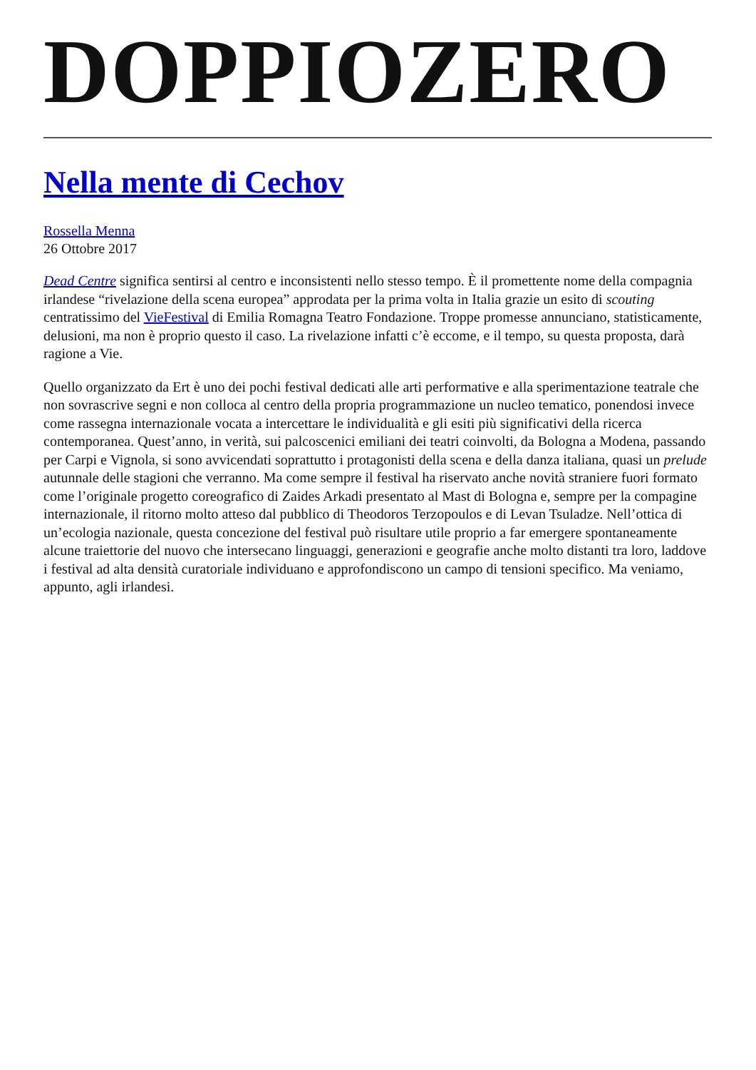DOPPIOZERO
Nella mente di Cechov
Rossella Menna
26 Ottobre 2017
Dead Centre significa sentirsi al centro e inconsistenti nello stesso tempo. È il promettente nome della compagnia irlandese “rivelazione della scena europea” approdata per la prima volta in Italia grazie un esito di scouting centratissimo del VieFestival di Emilia Romagna Teatro Fondazione. Troppe promesse annunciano, statisticamente, delusioni, ma non è proprio questo il caso. La rivelazione infatti c’è eccome, e il tempo, su questa proposta, darà ragione a Vie.
Quello organizzato da Ert è uno dei pochi festival dedicati alle arti performative e alla sperimentazione teatrale che non sovrascrive segni e non colloca al centro della propria programmazione un nucleo tematico, ponendosi invece come rassegna internazionale vocata a intercettare le individualità e gli esiti più significativi della ricerca contemporanea. Quest’anno, in verità, sui palcoscenici emiliani dei teatri coinvolti, da Bologna a Modena, passando per Carpi e Vignola, si sono avvicendati soprattutto i protagonisti della scena e della danza italiana, quasi un prelude autunnale delle stagioni che verranno. Ma come sempre il festival ha riservato anche novità straniere fuori formato come l’originale progetto coreografico di Zaides Arkadi presentato al Mast di Bologna e, sempre per la compagine internazionale, il ritorno molto atteso dal pubblico di Theodoros Terzopoulos e di Levan Tsuladze. Nell’ottica di un’ecologia nazionale, questa concezione del festival può risultare utile proprio a far emergere spontaneamente alcune traiettorie del nuovo che intersecano linguaggi, generazioni e geografie anche molto distanti tra loro, laddove i festival ad alta densità curatoriale individuano e approfondiscono un campo di tensioni specifico. Ma veniamo, appunto, agli irlandesi.